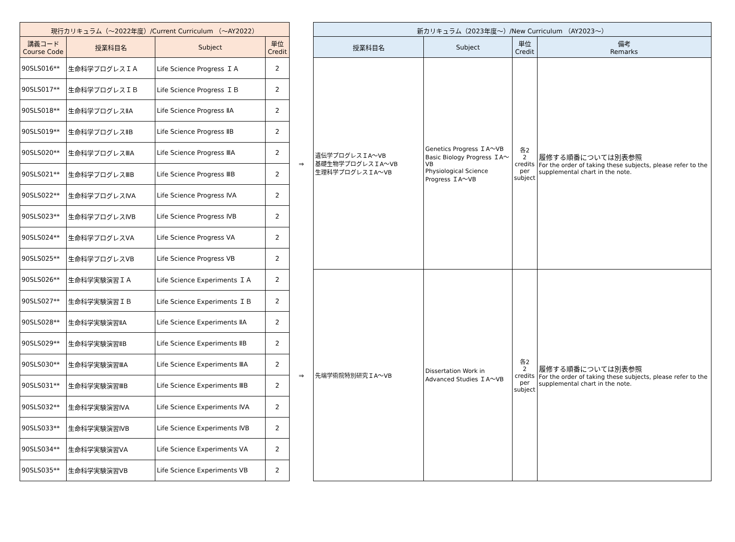| 現行カリキュラム（～2022年度）/Current Curriculum （～AY2022） | | | |
| --- | --- | --- | --- |
| 講義コード Course Code | 授業科目名 | Subject | 単位 Credit |
| 90SLS016** | 生命科学プログレスＩＡ | Life Science Progress ＩＡ | 2 |
| 90SLS017** | 生命科学プログレスＩＢ | Life Science Progress ＩＢ | 2 |
| 90SLS018** | 生命科学プログレスⅡA | Life Science Progress ⅡA | 2 |
| 90SLS019** | 生命科学プログレスⅡB | Life Science Progress ⅡB | 2 |
| 90SLS020** | 生命科学プログレスⅢA | Life Science Progress ⅢA | 2 |
| 90SLS021** | 生命科学プログレスⅢB | Life Science Progress ⅢB | 2 |
| 90SLS022** | 生命科学プログレスⅣA | Life Science Progress ⅣA | 2 |
| 90SLS023** | 生命科学プログレスⅣB | Life Science Progress ⅣB | 2 |
| 90SLS024** | 生命科学プログレスⅤA | Life Science Progress ⅤA | 2 |
| 90SLS025** | 生命科学プログレスⅤB | Life Science Progress ⅤB | 2 |
| 90SLS026** | 生命科学実験演習ＩＡ | Life Science Experiments ＩＡ | 2 |
| 90SLS027** | 生命科学実験演習ＩＢ | Life Science Experiments ＩＢ | 2 |
| 90SLS028** | 生命科学実験演習ⅡA | Life Science Experiments ⅡA | 2 |
| 90SLS029** | 生命科学実験演習ⅡB | Life Science Experiments ⅡB | 2 |
| 90SLS030** | 生命科学実験演習ⅢA | Life Science Experiments ⅢA | 2 |
| 90SLS031** | 生命科学実験演習ⅢB | Life Science Experiments ⅢB | 2 |
| 90SLS032** | 生命科学実験演習ⅣA | Life Science Experiments ⅣA | 2 |
| 90SLS033** | 生命科学実験演習ⅣB | Life Science Experiments ⅣB | 2 |
| 90SLS034** | 生命科学実験演習ⅤA | Life Science Experiments ⅤA | 2 |
| 90SLS035** | 生命科学実験演習ⅤB | Life Science Experiments ⅤB | 2 |
⇒
⇒
| 新カリキュラム（2023年度～）/New Curriculum （AY2023～） | | | |
| --- | --- | --- | --- |
| 授業科目名 | Subject | 単位 Credit | 備考 Remarks |
| 遺伝学プログレスＩA～ⅤB 基礎生物学プログレスＩA～ⅤB 生理科学プログレスＩA～ⅤB | Genetics Progress ＩA～ⅤB Basic Biology Progress ＩA～ⅤB Physiological Science Progress ＩA～ⅤB | 各2 2 credits per subject | 履修する順番については別表参照 For the order of taking these subjects, please refer to the supplemental chart in the note. |
| 先端学術院特別研究ＩA～ⅤB | Dissertation Work in Advanced Studies ＩA～ⅤB | 各2 2 credits per subject | 履修する順番については別表参照 For the order of taking these subjects, please refer to the supplemental chart in the note. |